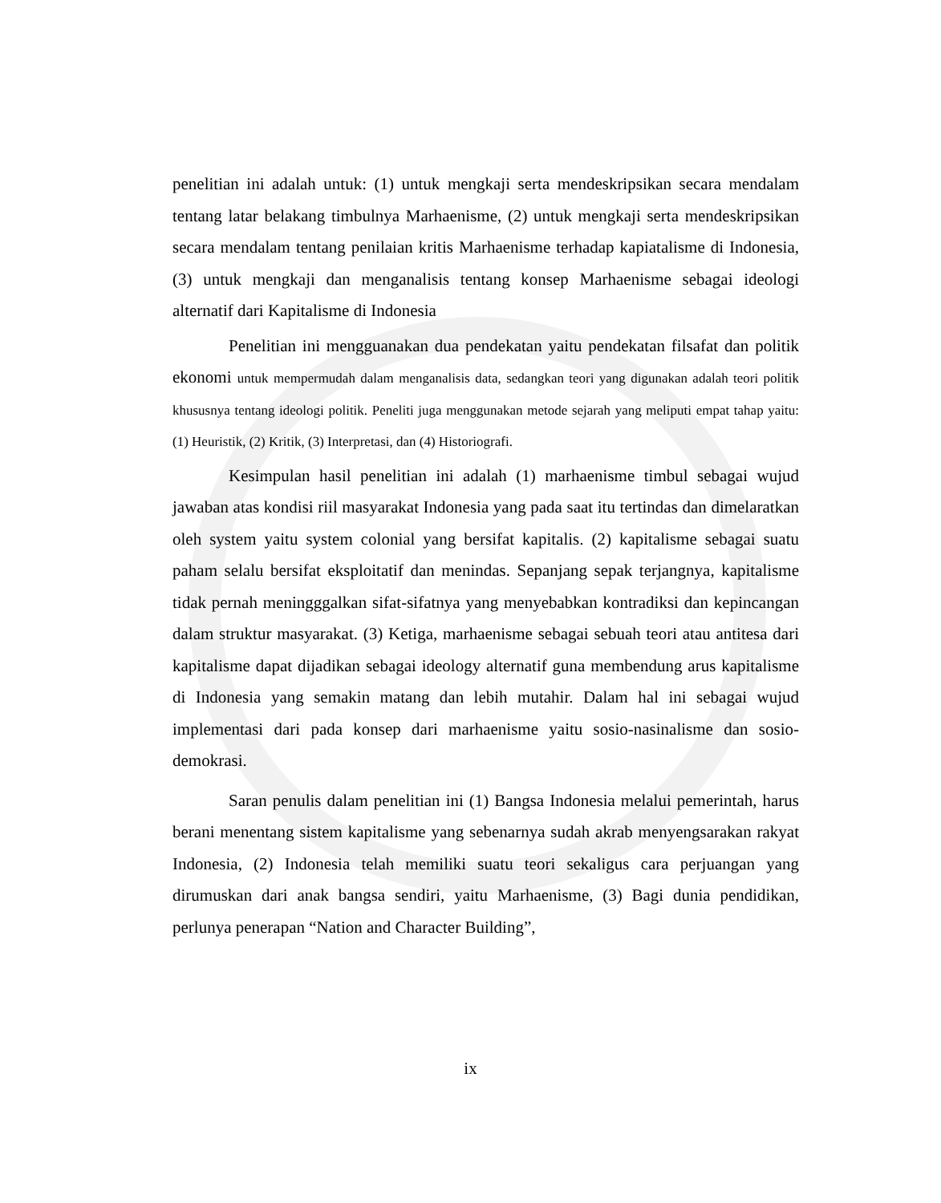penelitian ini adalah untuk: (1) untuk mengkaji serta mendeskripsikan secara mendalam tentang latar belakang timbulnya Marhaenisme, (2) untuk mengkaji serta mendeskripsikan secara mendalam tentang penilaian kritis Marhaenisme terhadap kapiatalisme di Indonesia, (3) untuk mengkaji dan menganalisis tentang konsep Marhaenisme sebagai ideologi alternatif dari Kapitalisme di Indonesia
Penelitian ini mengguanakan dua pendekatan yaitu pendekatan filsafat dan politik ekonomi untuk mempermudah dalam menganalisis data, sedangkan teori yang digunakan adalah teori politik khususnya tentang ideologi politik. Peneliti juga menggunakan metode sejarah yang meliputi empat tahap yaitu: (1) Heuristik, (2) Kritik, (3) Interpretasi, dan (4) Historiografi.
Kesimpulan hasil penelitian ini adalah (1) marhaenisme timbul sebagai wujud jawaban atas kondisi riil masyarakat Indonesia yang pada saat itu tertindas dan dimelaratkan oleh system yaitu system colonial yang bersifat kapitalis. (2) kapitalisme sebagai suatu paham selalu bersifat eksploitatif dan menindas. Sepanjang sepak terjangnya, kapitalisme tidak pernah meningggalkan sifat-sifatnya yang menyebabkan kontradiksi dan kepincangan dalam struktur masyarakat. (3) Ketiga, marhaenisme sebagai sebuah teori atau antitesa dari kapitalisme dapat dijadikan sebagai ideology alternatif guna membendung arus kapitalisme di Indonesia yang semakin matang dan lebih mutahir. Dalam hal ini sebagai wujud implementasi dari pada konsep dari marhaenisme yaitu sosio-nasinalisme dan sosio-demokrasi.
Saran penulis dalam penelitian ini (1) Bangsa Indonesia melalui pemerintah, harus berani menentang sistem kapitalisme yang sebenarnya sudah akrab menyengsarakan rakyat Indonesia, (2) Indonesia telah memiliki suatu teori sekaligus cara perjuangan yang dirumuskan dari anak bangsa sendiri, yaitu Marhaenisme, (3) Bagi dunia pendidikan, perlunya penerapan “Nation and Character Building”,
ix